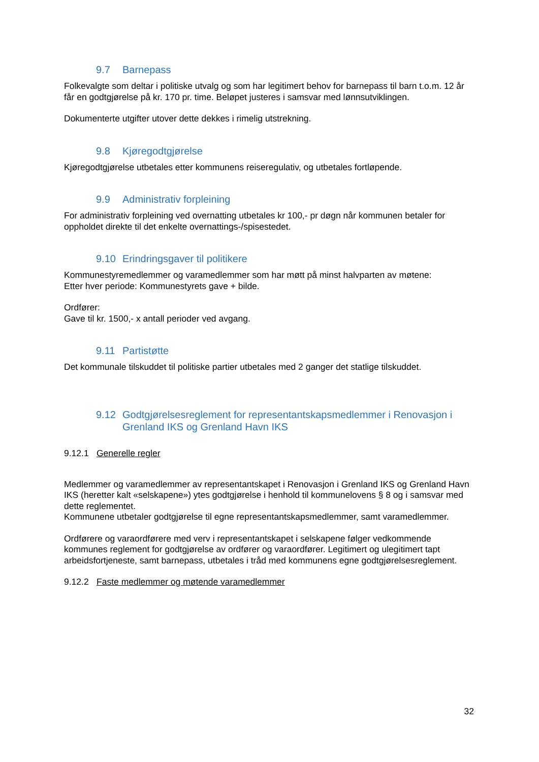9.7 Barnepass
Folkevalgte som deltar i politiske utvalg og som har legitimert behov for barnepass til barn t.o.m. 12 år får en godtgjørelse på kr. 170 pr. time. Beløpet justeres i samsvar med lønnsutviklingen.
Dokumenterte utgifter utover dette dekkes i rimelig utstrekning.
9.8 Kjøregodtgjørelse
Kjøregodtgjørelse utbetales etter kommunens reiseregulativ, og utbetales fortløpende.
9.9 Administrativ forpleining
For administrativ forpleining ved overnatting utbetales kr 100,- pr døgn når kommunen betaler for oppholdet direkte til det enkelte overnattings-/spisestedet.
9.10 Erindringsgaver til politikere
Kommunestyremedlemmer og varamedlemmer som har møtt på minst halvparten av møtene:
Etter hver periode: Kommunestyrets gave + bilde.
Ordfører:
Gave til kr. 1500,- x antall perioder ved avgang.
9.11 Partistøtte
Det kommunale tilskuddet til politiske partier utbetales med 2 ganger det statlige tilskuddet.
9.12 Godtgjørelsesreglement for representantskapsmedlemmer i Renovasjon i Grenland IKS og Grenland Havn IKS
9.12.1 Generelle regler
Medlemmer og varamedlemmer av representantskapet i Renovasjon i Grenland IKS og Grenland Havn IKS (heretter kalt «selskapene») ytes godtgjørelse i henhold til kommunelovens § 8 og i samsvar med dette reglementet.
Kommunene utbetaler godtgjørelse til egne representantskapsmedlemmer, samt varamedlemmer.
Ordførere og varaordførere med verv i representantskapet i selskapene følger vedkommende kommunes reglement for godtgjørelse av ordfører og varaordfører. Legitimert og ulegitimert tapt arbeidsfortjeneste, samt barnepass, utbetales i tråd med kommunens egne godtgjørelsesreglement.
9.12.2 Faste medlemmer og møtende varamedlemmer
32